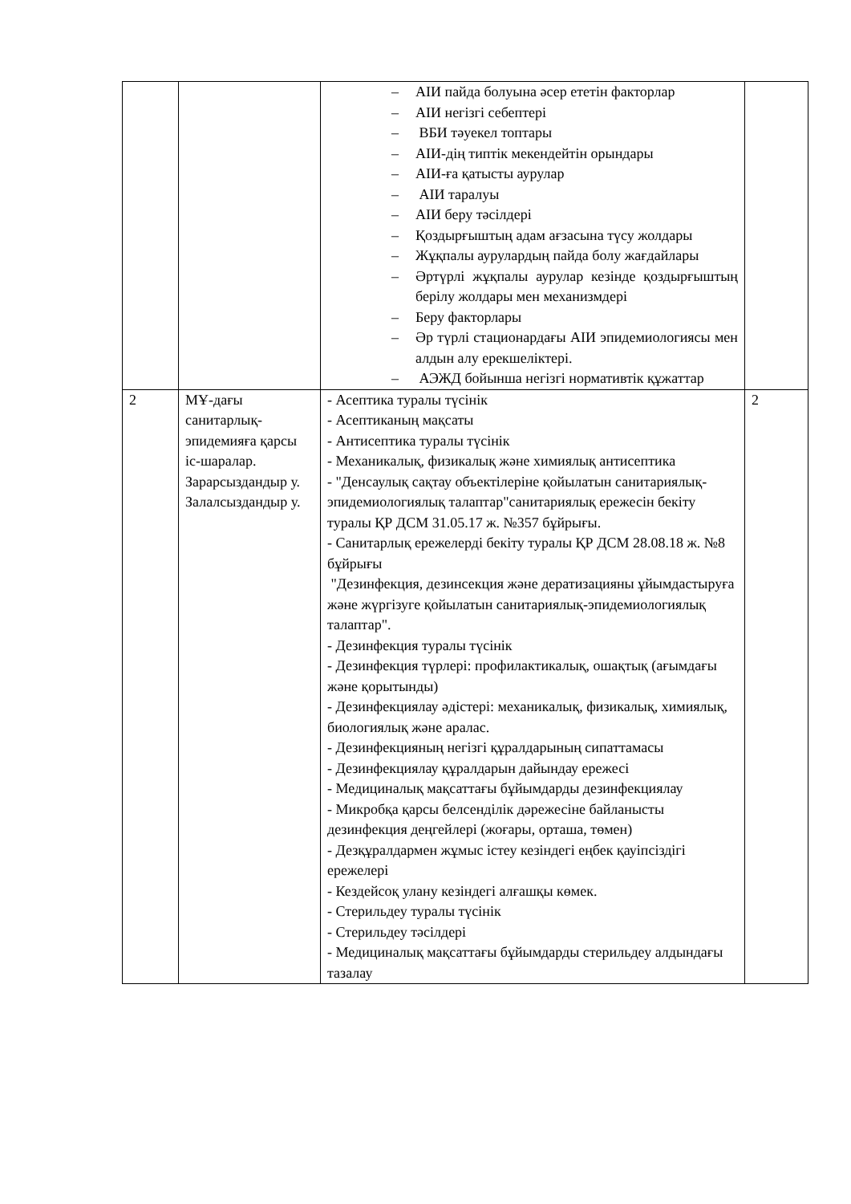| | | – АІИ пайда болуына әсер ететін факторлар – АІИ негізгі себептері – ВБИ тәуекел топтары – АІИ-дің типтік мекендейтін орындары – АІИ-ға қатысты аурулар – АІИ таралуы – АІИ беру тәсілдері – Қоздырғыштың адам ағзасына түсу жолдары – Жұқпалы аурулардың пайда болу жағдайлары – Әртүрлі жұқпалы аурулар кезінде қоздырғыштың берілу жолдары мен механизмдері – Беру факторлары – Әр түрлі стационардағы АІИ эпидемиологиясы мен алдын алу ерекшеліктері. – АЭЖД бойынша негізгі нормативтік құжаттар | |
| 2 | МҰ-дағы санитарлық-эпидемияға қарсы іс-шаралар. Зарарсыздандыр у. Залалсыздандыр у. | - Асептика туралы түсінік - Асептиканың мақсаты - Антисептика туралы түсінік - Механикалық, физикалық және химиялық антисептика - "Денсаулық сақтау объектілеріне қойылатын санитариялық-эпидемиологиялық талаптар"санитариялық ережесін бекіту туралы ҚР ДСМ 31.05.17 ж. №357 бұйрығы. - Санитарлық ережелерді бекіту туралы ҚР ДСМ 28.08.18 ж. №8 бұйрығы "Дезинфекция, дезинсекция және дератизацияны ұйымдастыруға және жүргізуге қойылатын санитариялық-эпидемиологиялық талаптар". - Дезинфекция туралы түсінік - Дезинфекция түрлері: профилактикалық, ошақтық (ағымдағы және қорытынды) - Дезинфекциялау әдістері: механикалық, физикалық, химиялық, биологиялық және аралас. - Дезинфекцияның негізгі құралдарының сипаттамасы - Дезинфекциялау құралдарын дайындау ережесі - Медициналық мақсаттағы бұйымдарды дезинфекциялау - Микробқа қарсы белсенділік дәрежесіне байланысты дезинфекция деңгейлері (жоғары, орташа, төмен) - Дезқұралдармен жұмыс істеу кезіндегі еңбек қауіпсіздігі ережелері - Кездейсоқ улану кезіндегі алғашқы көмек. - Стерильдеу туралы түсінік - Стерильдеу тәсілдері - Медициналық мақсаттағы бұйымдарды стерильдеу алдындағы тазалау | 2 |